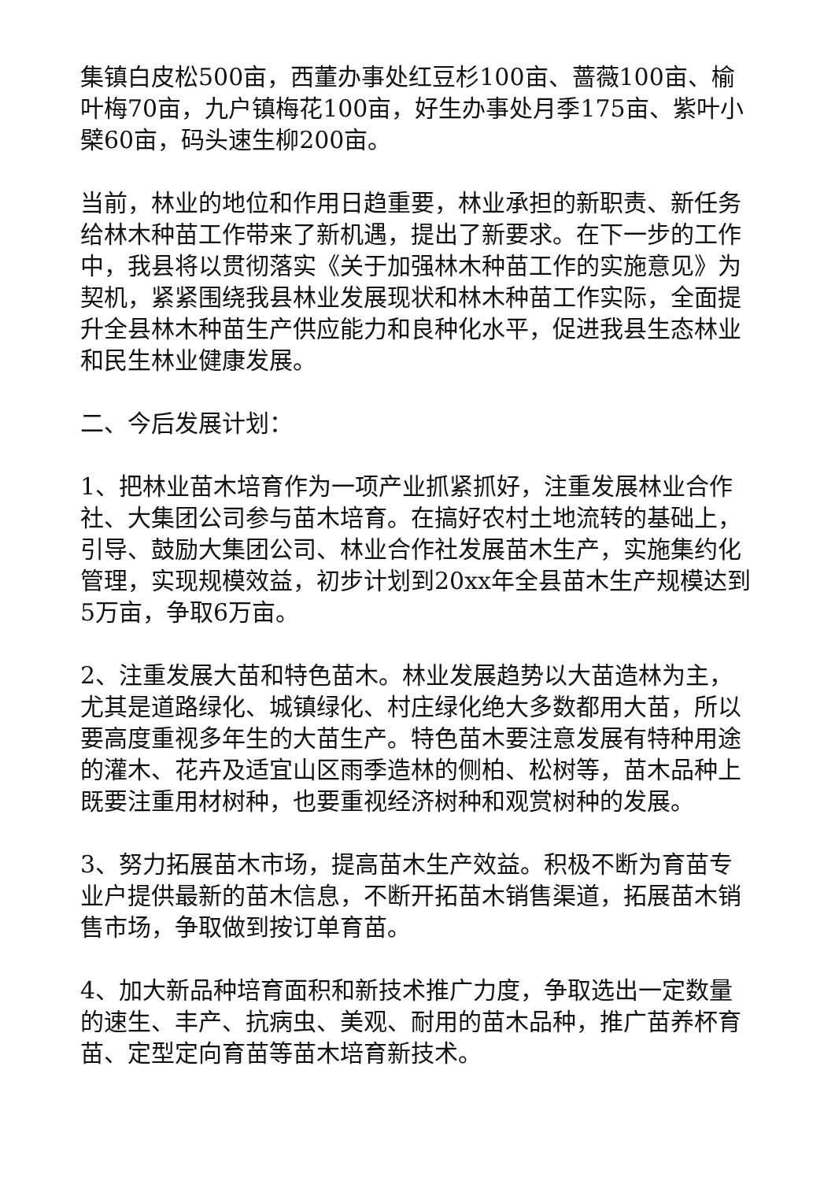集镇白皮松500亩，西董办事处红豆杉100亩、蔷薇100亩、榆叶梅70亩，九户镇梅花100亩，好生办事处月季175亩、紫叶小檗60亩，码头速生柳200亩。
当前，林业的地位和作用日趋重要，林业承担的新职责、新任务给林木种苗工作带来了新机遇，提出了新要求。在下一步的工作中，我县将以贯彻落实《关于加强林木种苗工作的实施意见》为契机，紧紧围绕我县林业发展现状和林木种苗工作实际，全面提升全县林木种苗生产供应能力和良种化水平，促进我县生态林业和民生林业健康发展。
二、今后发展计划：
1、把林业苗木培育作为一项产业抓紧抓好，注重发展林业合作社、大集团公司参与苗木培育。在搞好农村土地流转的基础上，引导、鼓励大集团公司、林业合作社发展苗木生产，实施集约化管理，实现规模效益，初步计划到20xx年全县苗木生产规模达到5万亩，争取6万亩。
2、注重发展大苗和特色苗木。林业发展趋势以大苗造林为主，尤其是道路绿化、城镇绿化、村庄绿化绝大多数都用大苗，所以要高度重视多年生的大苗生产。特色苗木要注意发展有特种用途的灌木、花卉及适宜山区雨季造林的侧柏、松树等，苗木品种上既要注重用材树种，也要重视经济树种和观赏树种的发展。
3、努力拓展苗木市场，提高苗木生产效益。积极不断为育苗专业户提供最新的苗木信息，不断开拓苗木销售渠道，拓展苗木销售市场，争取做到按订单育苗。
4、加大新品种培育面积和新技术推广力度，争取选出一定数量的速生、丰产、抗病虫、美观、耐用的苗木品种，推广苗养杯育苗、定型定向育苗等苗木培育新技术。